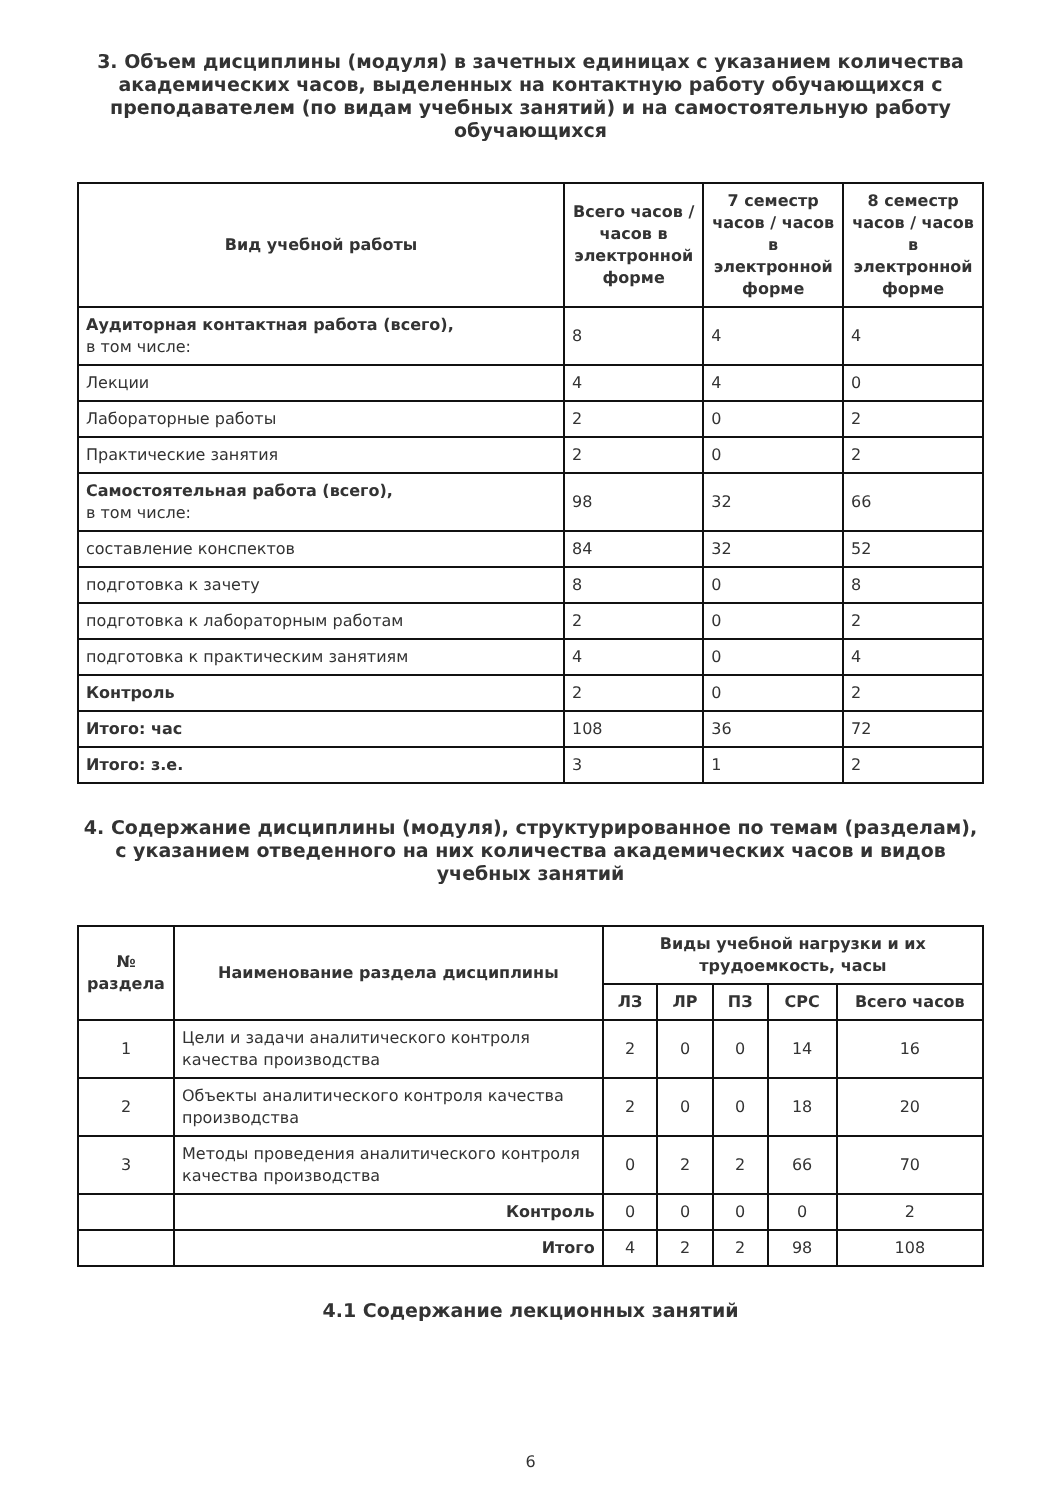3. Объем дисциплины (модуля) в зачетных единицах с указанием количества академических часов, выделенных на контактную работу обучающихся с преподавателем (по видам учебных занятий) и на самостоятельную работу обучающихся
| Вид учебной работы | Всего часов / часов в электронной форме | 7 семестр часов / часов в электронной форме | 8 семестр часов / часов в электронной форме |
| --- | --- | --- | --- |
| Аудиторная контактная работа (всего), в том числе: | 8 | 4 | 4 |
| Лекции | 4 | 4 | 0 |
| Лабораторные работы | 2 | 0 | 2 |
| Практические занятия | 2 | 0 | 2 |
| Самостоятельная работа (всего), в том числе: | 98 | 32 | 66 |
| составление конспектов | 84 | 32 | 52 |
| подготовка к зачету | 8 | 0 | 8 |
| подготовка к лабораторным работам | 2 | 0 | 2 |
| подготовка к практическим занятиям | 4 | 0 | 4 |
| Контроль | 2 | 0 | 2 |
| Итого: час | 108 | 36 | 72 |
| Итого: з.е. | 3 | 1 | 2 |
4. Содержание дисциплины (модуля), структурированное по темам (разделам), с указанием отведенного на них количества академических часов и видов учебных занятий
| № раздела | Наименование раздела дисциплины | Виды учебной нагрузки и их трудоемкость, часы | | | | |
| --- | --- | --- | --- | --- | --- | --- |
| | | ЛЗ | ЛР | ПЗ | СРС | Всего часов |
| 1 | Цели и задачи аналитического контроля качества производства | 2 | 0 | 0 | 14 | 16 |
| 2 | Объекты аналитического контроля качества производства | 2 | 0 | 0 | 18 | 20 |
| 3 | Методы проведения аналитического контроля качества производства | 0 | 2 | 2 | 66 | 70 |
| | Контроль | 0 | 0 | 0 | 0 | 2 |
| | Итого | 4 | 2 | 2 | 98 | 108 |
4.1 Содержание лекционных занятий
6